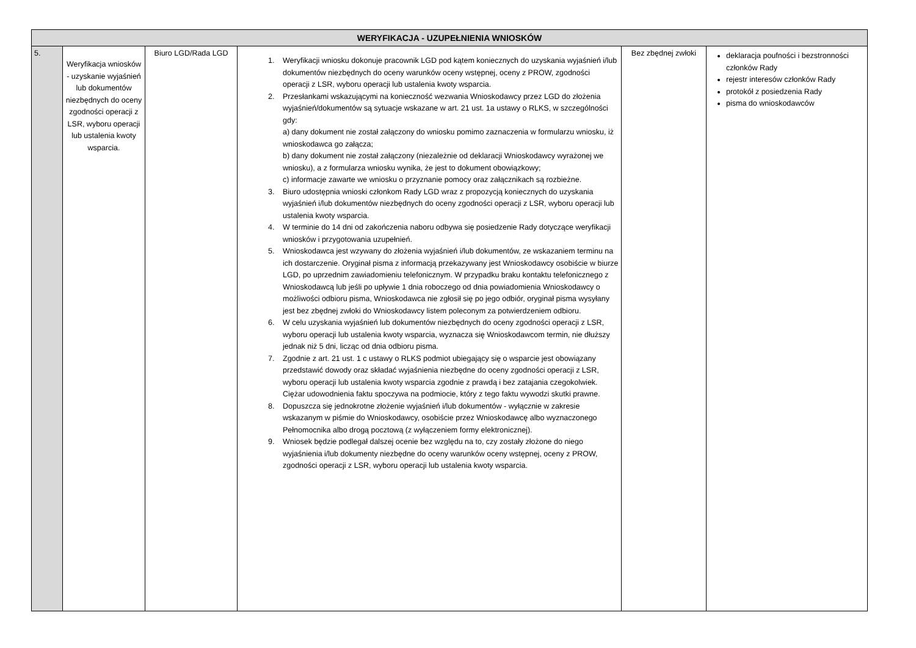| WERYFIKACJA - UZUPEŁNIENIA WNIOSKÓW | | | | | |
| --- | --- | --- | --- | --- | --- |
| 5. | Weryfikacja wniosków - uzyskanie wyjaśnień lub dokumentów niezbędnych do oceny zgodności operacji z LSR, wyboru operacji lub ustalenia kwoty wsparcia. | Biuro LGD/Rada LGD | 1. Weryfikacji wniosku dokonuje pracownik LGD pod kątem koniecznych do uzyskania wyjaśnień i/lub dokumentów niezbędnych do oceny warunków oceny wstępnej, oceny z PROW, zgodności operacji z LSR, wyboru operacji lub ustalenia kwoty wsparcia. 2. Przesłankami wskazującymi na konieczność wezwania Wnioskodawcy przez LGD do złożenia wyjaśnień/dokumentów są sytuacje wskazane w art. 21 ust. 1a ustawy o RLKS, w szczególności gdy: a) dany dokument nie został załączony do wniosku pomimo zaznaczenia w formularzu wniosku, iż wnioskodawca go załącza; b) dany dokument nie został załączony (niezależnie od deklaracji Wnioskodawcy wyrażonej we wniosku), a z formularza wniosku wynika, że jest to dokument obowiązkowy; c) informacje zawarte we wniosku o przyznanie pomocy oraz załącznikach są rozbieżne. 3. Biuro udostępnia wnioski członkom Rady LGD wraz z propozycją koniecznych do uzyskania wyjaśnień i/lub dokumentów niezbędnych do oceny zgodności operacji z LSR, wyboru operacji lub ustalenia kwoty wsparcia. 4. W terminie do 14 dni od zakończenia naboru odbywa się posiedzenie Rady dotyczące weryfikacji wniosków i przygotowania uzupełnień. 5. Wnioskodawca jest wzywany do złożenia wyjaśnień i/lub dokumentów, ze wskazaniem terminu na ich dostarczenie. Oryginał pisma z informacją przekazywany jest Wnioskodawcy osobiście w biurze LGD, po uprzednim zawiadomieniu telefonicznym. W przypadku braku kontaktu telefonicznego z Wnioskodawcą lub jeśli po upływie 1 dnia roboczego od dnia powiadomienia Wnioskodawcy o możliwości odbioru pisma, Wnioskodawca nie zgłosił się po jego odbiór, oryginał pisma wysyłany jest bez zbędnej zwłoki do Wnioskodawcy listem poleconym za potwierdzeniem odbioru. 6. W celu uzyskania wyjaśnień lub dokumentów niezbędnych do oceny zgodności operacji z LSR, wyboru operacji lub ustalenia kwoty wsparcia, wyznacza się Wnioskodawcom termin, nie dłuższy jednak niż 5 dni, licząc od dnia odbioru pisma. 7. Zgodnie z art. 21 ust. 1 c ustawy o RLKS podmiot ubiegający się o wsparcie jest obowiązany przedstawić dowody oraz składać wyjaśnienia niezbędne do oceny zgodności operacji z LSR, wyboru operacji lub ustalenia kwoty wsparcia zgodnie z prawdą i bez zatajania czegokolwiek. Ciężar udowodnienia faktu spoczywa na podmiocie, który z tego faktu wywodzi skutki prawne. 8. Dopuszcza się jednokrotne złożenie wyjaśnień i/lub dokumentów - wyłącznie w zakresie wskazanym w piśmie do Wnioskodawcy, osobiście przez Wnioskodawcę albo wyznaczonego Pełnomocnika albo drogą pocztową (z wyłączeniem formy elektronicznej). 9. Wniosek będzie podlegał dalszej ocenie bez względu na to, czy zostały złożone do niego wyjaśnienia i/lub dokumenty niezbędne do oceny warunków oceny wstępnej, oceny z PROW, zgodności operacji z LSR, wyboru operacji lub ustalenia kwoty wsparcia. | Bez zbędnej zwłoki | deklaracja poufności i bezstronności członków Rady rejestr interesów członków Rady protokół z posiedzenia Rady pisma do wnioskodawców |